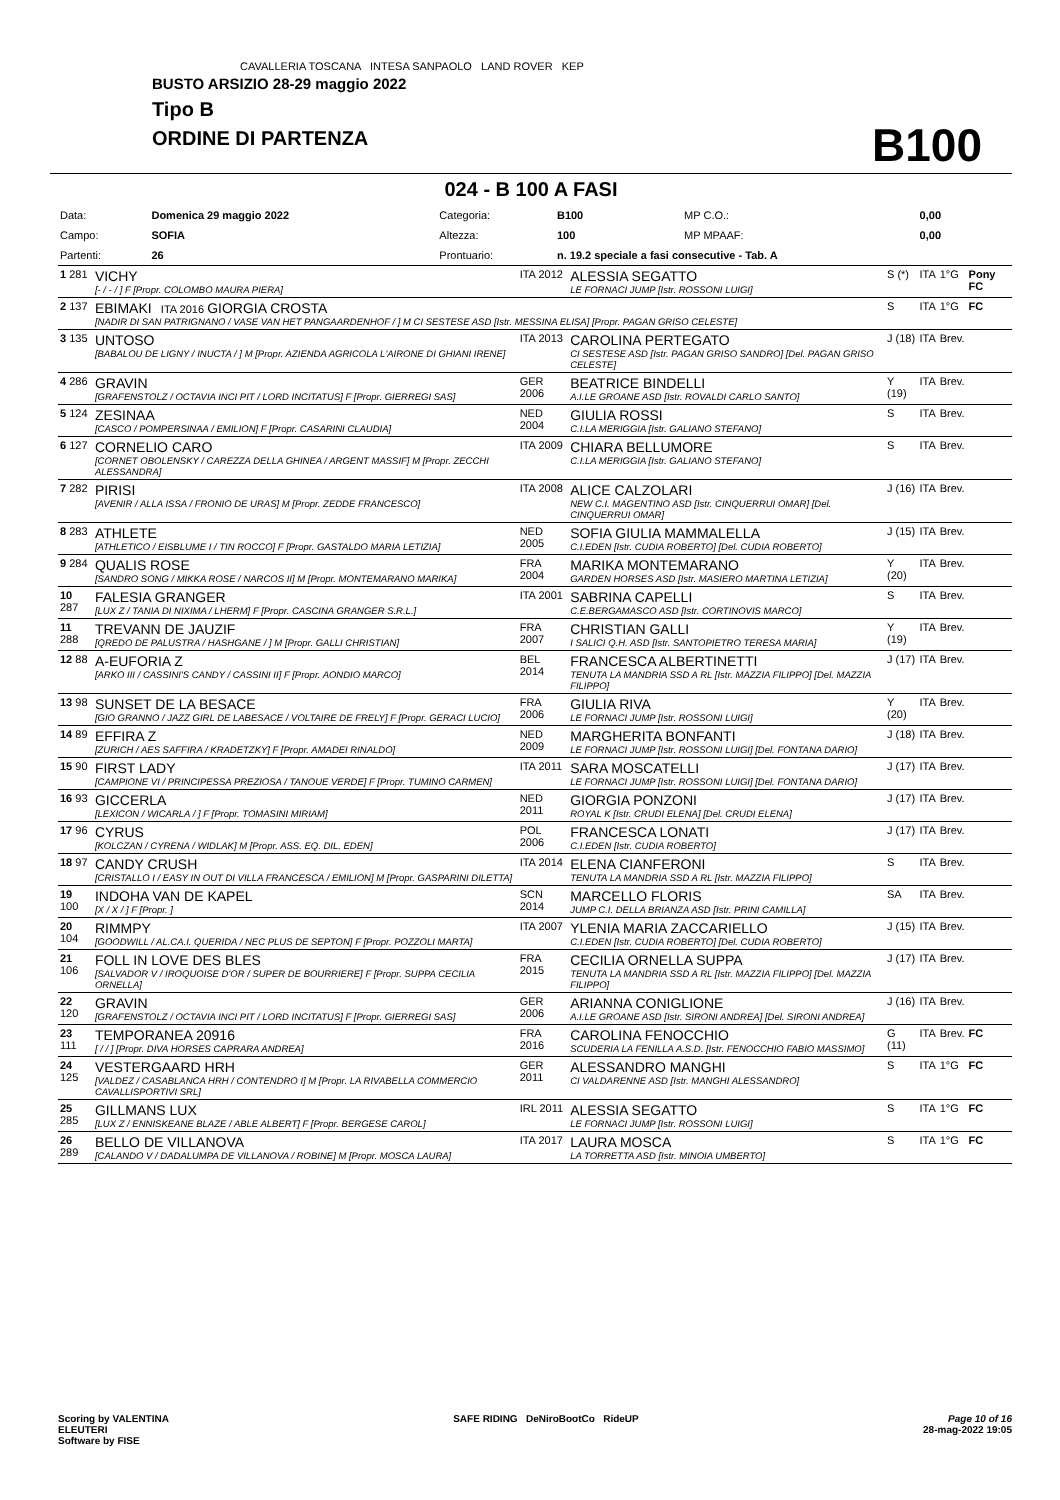CAVALLERIA TOSCANA INTESA SANPAOLO LAND ROVER KEP
BUSTO ARSIZIO 28-29 maggio 2022
Tipo B
ORDINE DI PARTENZA
B100
024 - B 100 A FASI
| Data: | Domenica 29 maggio 2022 | Categoria: | B100 | | MP C.O.: | 0,00 |
| Campo: | SOFIA | Altezza: | 100 | | MP MPAAF: | 0,00 |
| Partenti: | 26 | Prontuario: | n. 19.2 speciale a fasi consecutive - Tab. A | | | |
| 1 281 | VICHY [- / - / ] F [Propr. COLOMBO MAURA PIERA] | ITA 2012 | ALESSIA SEGATTO LE FORNACI JUMP [Istr. ROSSONI LUIGI] | S (*) | ITA | 1°G | Pony FC |
| 2 137 | EBIMAKI ITA 2016 GIORGIA CROSTA [NADIR DI SAN PATRIGNANO / VASE VAN HET PANGAARDENHOF / ] M CI SESTESE ASD [Istr. MESSINA ELISA] [Propr. PAGAN GRISO CELESTE] | | | S | ITA | 1°G | FC |
| 3 135 | UNTOSO [BABALOU DE LIGNY / INUCTA / ] M [Propr. AZIENDA AGRICOLA L'AIRONE DI GHIANI IRENE] | ITA 2013 | CAROLINA PERTEGATO CI SESTESE ASD [Istr. PAGAN GRISO SANDRO] [Del. PAGAN GRISO CELESTE] | J (18) | ITA | Brev. | |
| 4 286 | GRAVIN [GRAFENSTOLZ / OCTAVIA INCI PIT / LORD INCITATUS] F [Propr. GIERREGI SAS] | GER 2006 | BEATRICE BINDELLI A.I.LE GROANE ASD [Istr. ROVALDI CARLO SANTO] | Y (19) | ITA | Brev. | |
| 5 124 | ZESINAA [CASCO / POMPERSINAA / EMILION] F [Propr. CASARINI CLAUDIA] | NED 2004 | GIULIA ROSSI C.I.LA MERIGGIA [Istr. GALIANO STEFANO] | S | ITA | Brev. | |
| 6 127 | CORNELIO CARO [CORNET OBOLENSKY / CAREZZA DELLA GHINEA / ARGENT MASSIF] M [Propr. ZECCHI ALESSANDRA] | ITA 2009 | CHIARA BELLUMORE C.I.LA MERIGGIA [Istr. GALIANO STEFANO] | S | ITA | Brev. | |
| 7 282 | PIRISI [AVENIR / ALLA ISSA / FRONIO DE URAS] M [Propr. ZEDDE FRANCESCO] | ITA 2008 | ALICE CALZOLARI NEW C.I. MAGENTINO ASD [Istr. CINQUERRUI OMAR] [Del. CINQUERRUI OMAR] | J (16) | ITA | Brev. | |
| 8 283 | ATHLETE [ATHLETICO / EISBLUME I / TIN ROCCO] F [Propr. GASTALDO MARIA LETIZIA] | NED 2005 | SOFIA GIULIA MAMMALELLA C.I.EDEN [Istr. CUDIA ROBERTO] [Del. CUDIA ROBERTO] | J (15) | ITA | Brev. | |
| 9 284 | QUALIS ROSE [SANDRO SONG / MIKKA ROSE / NARCOS II] M [Propr. MONTEMARANO MARIKA] | FRA 2004 | MARIKA MONTEMARANO GARDEN HORSES ASD [Istr. MASIERO MARTINA LETIZIA] | Y (20) | ITA | Brev. | |
| 10 287 | FALESIA GRANGER [LUX Z / TANIA DI NIXIMA / LHERM] F [Propr. CASCINA GRANGER S.R.L.] | ITA 2001 | SABRINA CAPELLI C.E.BERGAMASCO ASD [Istr. CORTINOVIS MARCO] | S | ITA | Brev. | |
| 11 288 | TREVANN DE JAUZIF [QREDO DE PALUSTRA / HASHGANE / ] M [Propr. GALLI CHRISTIAN] | FRA 2007 | CHRISTIAN GALLI I SALICI Q.H. ASD [Istr. SANTOPIETRO TERESA MARIA] | Y (19) | ITA | Brev. | |
| 12 88 | A-EUFORIA Z [ARKO III / CASSINI'S CANDY / CASSINI II] F [Propr. AONDIO MARCO] | BEL 2014 | FRANCESCA ALBERTINETTI TENUTA LA MANDRIA SSD A RL [Istr. MAZZIA FILIPPO] [Del. MAZZIA FILIPPO] | J (17) | ITA | Brev. | |
| 13 98 | SUNSET DE LA BESACE [GIO GRANNO / JAZZ GIRL DE LABESACE / VOLTAIRE DE FRELY] F [Propr. GERACI LUCIO] | FRA 2006 | GIULIA RIVA LE FORNACI JUMP [Istr. ROSSONI LUIGI] | Y (20) | ITA | Brev. | |
| 14 89 | EFFIRA Z [ZURICH / AES SAFFIRA / KRADETZKY] F [Propr. AMADEI RINALDO] | NED 2009 | MARGHERITA BONFANTI LE FORNACI JUMP [Istr. ROSSONI LUIGI] [Del. FONTANA DARIO] | J (18) | ITA | Brev. | |
| 15 90 | FIRST LADY [CAMPIONE VI / PRINCIPESSA PREZIOSA / TANOUE VERDE] F [Propr. TUMINO CARMEN] | ITA 2011 | SARA MOSCATELLI LE FORNACI JUMP [Istr. ROSSONI LUIGI] [Del. FONTANA DARIO] | J (17) | ITA | Brev. | |
| 16 93 | GICCERLA [LEXICON / WICARLA / ] F [Propr. TOMASINI MIRIAM] | NED 2011 | GIORGIA PONZONI ROYAL K [Istr. CRUDI ELENA] [Del. CRUDI ELENA] | J (17) | ITA | Brev. | |
| 17 96 | CYRUS [KOLCZAN / CYRENA / WIDLAK] M [Propr. ASS. EQ. DIL. EDEN] | POL 2006 | FRANCESCA LONATI C.I.EDEN [Istr. CUDIA ROBERTO] | J (17) | ITA | Brev. | |
| 18 97 | CANDY CRUSH [CRISTALLO I / EASY IN OUT DI VILLA FRANCESCA / EMILION] M [Propr. GASPARINI DILETTA] | ITA 2014 | ELENA CIANFERONI TENUTA LA MANDRIA SSD A RL [Istr. MAZZIA FILIPPO] | S | ITA | Brev. | |
| 19 100 | INDOHA VAN DE KAPEL [X / X / ] F [Propr. ] | SCN 2014 | MARCELLO FLORIS JUMP C.I. DELLA BRIANZA ASD [Istr. PRINI CAMILLA] | SA | ITA | Brev. | |
| 20 104 | RIMMPY [GOODWILL / AL.CA.I. QUERIDA / NEC PLUS DE SEPTON] F [Propr. POZZOLI MARTA] | ITA 2007 | YLENIA MARIA ZACCARIELLO C.I.EDEN [Istr. CUDIA ROBERTO] [Del. CUDIA ROBERTO] | J (15) | ITA | Brev. | |
| 21 106 | FOLL IN LOVE DES BLES [SALVADOR V / IROQUOISE D'OR / SUPER DE BOURRIERE] F [Propr. SUPPA CECILIA ORNELLA] | FRA 2015 | CECILIA ORNELLA SUPPA TENUTA LA MANDRIA SSD A RL [Istr. MAZZIA FILIPPO] [Del. MAZZIA FILIPPO] | J (17) | ITA | Brev. | |
| 22 120 | GRAVIN [GRAFENSTOLZ / OCTAVIA INCI PIT / LORD INCITATUS] F [Propr. GIERREGI SAS] | GER 2006 | ARIANNA CONIGLIONE A.I.LE GROANE ASD [Istr. SIRONI ANDREA] [Del. SIRONI ANDREA] | J (16) | ITA | Brev. | |
| 23 111 | TEMPORANEA 20916 [ / / ] [Propr. DIVA HORSES CAPRARA ANDREA] | FRA 2016 | CAROLINA FENOCCHIO SCUDERIA LA FENILLA A.S.D. [Istr. FENOCCHIO FABIO MASSIMO] | G (11) | ITA | Brev. | FC |
| 24 125 | VESTERGAARD HRH [VALDEZ / CASABLANCA HRH / CONTENDRO I] M [Propr. LA RIVABELLA COMMERCIO CAVALLISPORTIVI SRL] | GER 2011 | ALESSANDRO MANGHI CI VALDARENNE ASD [Istr. MANGHI ALESSANDRO] | S | ITA | 1°G | FC |
| 25 285 | GILLMANS LUX [LUX Z / ENNISKEANE BLAZE / ABLE ALBERT] F [Propr. BERGESE CAROL] | IRL 2011 | ALESSIA SEGATTO LE FORNACI JUMP [Istr. ROSSONI LUIGI] | S | ITA | 1°G | FC |
| 26 289 | BELLO DE VILLANOVA [CALANDO V / DADALUMPA DE VILLANOVA / ROBINE] M [Propr. MOSCA LAURA] | ITA 2017 | LAURA MOSCA LA TORRETTA ASD [Istr. MINOIA UMBERTO] | S | ITA | 1°G | FC |
Scoring by VALENTINA
ELEUTERI
Software by FISE
SAFE RIDING DeNiroBootCo RideUP
Page 10 of 16
28-mag-2022 19:05